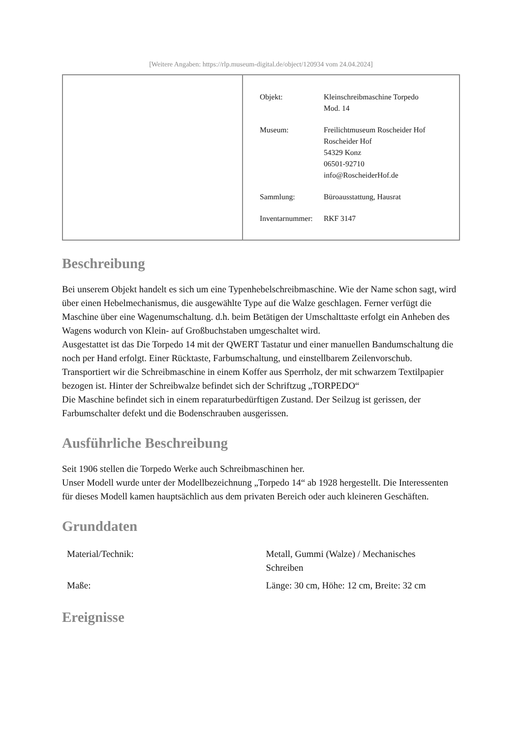[Weitere Angaben: https://rlp.museum-digital.de/object/120934 vom 24.04.2024]
| Objekt: | Kleinschreibmaschine Torpedo Mod. 14 |
| Museum: | Freilichtmuseum Roscheider Hof Roscheider Hof 54329 Konz 06501-92710 info@RoscheiderHof.de |
| Sammlung: | Büroausstattung, Hausrat |
| Inventarnummer: | RKF 3147 |
Beschreibung
Bei unserem Objekt handelt es sich um eine Typenhebelschreibmaschine. Wie der Name schon sagt, wird über einen Hebelmechanismus, die ausgewählte Type auf die Walze geschlagen. Ferner verfügt die Maschine über eine Wagenumschaltung. d.h. beim Betätigen der Umschalttaste erfolgt ein Anheben des Wagens wodurch von Klein- auf Großbuchstaben umgeschaltet wird.
Ausgestattet ist das Die Torpedo 14 mit der QWERT Tastatur und einer manuellen Bandumschaltung die noch per Hand erfolgt. Einer Rücktaste, Farbumschaltung, und einstellbarem Zeilenvorschub. Transportiert wir die Schreibmaschine in einem Koffer aus Sperrholz, der mit schwarzem Textilpapier bezogen ist. Hinter der Schreibwalze befindet sich der Schriftzug „TORPEDO“
Die Maschine befindet sich in einem reparaturbedürftigen Zustand. Der Seilzug ist gerissen, der Farbumschalter defekt und die Bodenschrauben ausgerissen.
Ausführliche Beschreibung
Seit 1906 stellen die Torpedo Werke auch Schreibmaschinen her.
Unser Modell wurde unter der Modellbezeichnung „Torpedo 14“ ab 1928 hergestellt. Die Interessenten für dieses Modell kamen hauptsächlich aus dem privaten Bereich oder auch kleineren Geschäften.
Grunddaten
| Material/Technik: | Metall, Gummi (Walze) / Mechanisches Schreiben |
| Maße: | Länge: 30 cm, Höhe: 12 cm, Breite: 32 cm |
Ereignisse